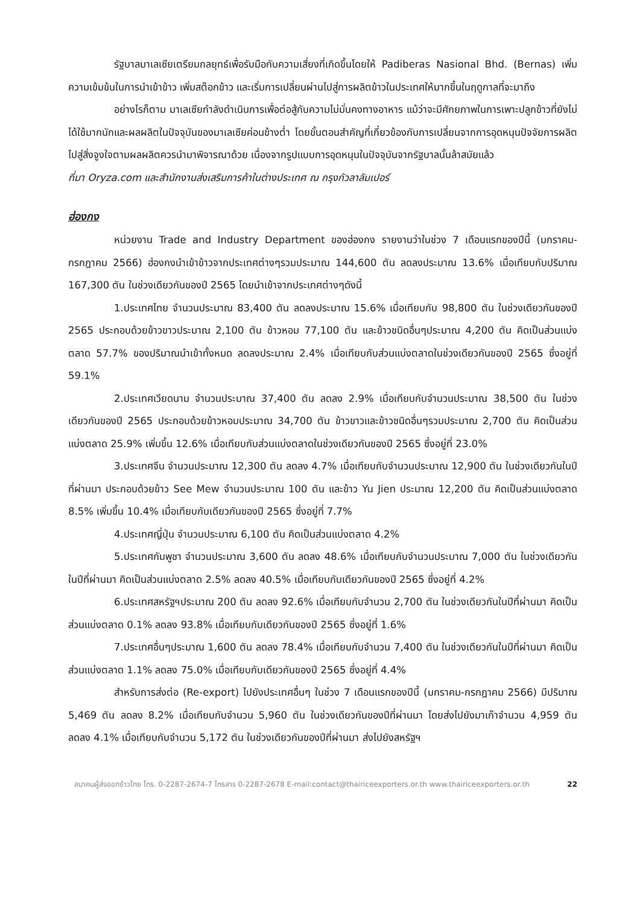รัฐบาลมาเลเซียเตรียมกลยุทธ์เพื่อรับมือกับความเสี่ยงที่เกิดขึ้นโดยให้ Padiberas Nasional Bhd. (Bernas) เพิ่มความเข้มข้นในการนำเข้าข้าว เพิ่มสต๊อกข้าว และเริ่มการเปลี่ยนผ่านไปสู่การผลิตข้าวในประเทศให้มากขึ้นในฤดูกาลที่จะมาถึง
อย่างไรก็ตาม มาเลเซียกำลังดำเนินการเพื่อต่อสู้กับความไม่มั่นคงทางอาหาร แม้ว่าจะมีศักยภาพในการเพาะปลูกข้าวที่ยังไม่ได้ใช้มากนักและผลผลิตในปัจจุบันของมาเลเซียค่อนข้างต่ำ โดยขั้นตอนสำคัญที่เกี่ยวข้องกับการเปลี่ยนจากการอุดหนุนปัจจัยการผลิตไปสู่สิ่งจูงใจตามผลผลิตควรนำมาพิจารณาด้วย เนื่องจากรูปแบบการอุดหนุนในปัจจุบันจากรัฐบาลนั้นล้าสมัยแล้ว
ที่มา Oryza.com และสำนักงานส่งเสริมการค้าในต่างประเทศ ณ กรุงกัวลาลัมเปอร์
ฮ่องกง
หน่วยงาน Trade and Industry Department ของฮ่องกง รายงานว่าในช่วง 7 เดือนแรกของปีนี้ (มกราคม-กรกฎาคม 2566) ฮ่องกงนำเข้าข้าวจากประเทศต่างๆรวมประมาณ 144,600 ตัน ลดลงประมาณ 13.6% เมื่อเทียบกับปริมาณ 167,300 ตัน ในช่วงเดียวกันของปี 2565 โดยนำเข้าจากประเทศต่างๆดังนี้
1.ประเทศไทย จำนวนประมาณ 83,400 ตัน ลดลงประมาณ 15.6% เมื่อเทียบกับ 98,800 ตัน ในช่วงเดียวกันของปี 2565 ประกอบด้วยข้าวขาวประมาณ 2,100 ตัน ข้าวหอม 77,100 ตัน และข้าวชนิดอื่นๆประมาณ 4,200 ตัน คิดเป็นส่วนแบ่งตลาด 57.7% ของปริมาณนำเข้าทั้งหมด ลดลงประมาณ 2.4% เมื่อเทียบกับส่วนแบ่งตลาดในช่วงเดียวกันของปี 2565 ซึ่งอยู่ที่ 59.1%
2.ประเทศเวียดนาม จำนวนประมาณ 37,400 ตัน ลดลง 2.9% เมื่อเทียบกับจำนวนประมาณ 38,500 ตัน ในช่วงเดียวกันของปี 2565 ประกอบด้วยข้าวหอมประมาณ 34,700 ตัน ข้าวขาวและข้าวชนิดอื่นๆรวมประมาณ 2,700 ตัน คิดเป็นส่วนแบ่งตลาด 25.9% เพิ่มขึ้น 12.6% เมื่อเทียบกับส่วนแบ่งตลาดในช่วงเดียวกันของปี 2565 ซึ่งอยู่ที่ 23.0%
3.ประเทศจีน จำนวนประมาณ 12,300 ตัน ลดลง 4.7% เมื่อเทียบกับจำนวนประมาณ 12,900 ตัน ในช่วงเดียวกันในปีที่ผ่านมา ประกอบด้วยข้าว See Mew จำนวนประมาณ 100 ตัน และข้าว Yu Jien ประมาณ 12,200 ตัน คิดเป็นส่วนแบ่งตลาด 8.5% เพิ่มขึ้น 10.4% เมื่อเทียบกับเดียวกันของปี 2565 ซึ่งอยู่ที่ 7.7%
4.ประเทศญี่ปุ่น จำนวนประมาณ 6,100 ตัน คิดเป็นส่วนแบ่งตลาด 4.2%
5.ประเทศกัมพูชา จำนวนประมาณ 3,600 ตัน ลดลง 48.6% เมื่อเทียบกับจำนวนประมาณ 7,000 ตัน ในช่วงเดียวกันในปีที่ผ่านมา คิดเป็นส่วนแบ่งตลาด 2.5% ลดลง 40.5% เมื่อเทียบกับเดียวกันของปี 2565 ซึ่งอยู่ที่ 4.2%
6.ประเทศสหรัฐฯประมาณ 200 ตัน ลดลง 92.6% เมื่อเทียบกับจำนวน 2,700 ตัน ในช่วงเดียวกันในปีที่ผ่านมา คิดเป็นส่วนแบ่งตลาด 0.1% ลดลง 93.8% เมื่อเทียบกับเดียวกันของปี 2565 ซึ่งอยู่ที่ 1.6%
7.ประเทศอื่นๆประมาณ 1,600 ตัน ลดลง 78.4% เมื่อเทียบกับจำนวน 7,400 ตัน ในช่วงเดียวกันในปีที่ผ่านมา คิดเป็นส่วนแบ่งตลาด 1.1% ลดลง 75.0% เมื่อเทียบกับเดียวกันของปี 2565 ซึ่งอยู่ที่ 4.4%
สำหรับการส่งต่อ (Re-export) ไปยังประเทศอื่นๆ ในช่วง 7 เดือนแรกของปีนี้ (มกราคม-กรกฎาคม 2566) มีปริมาณ 5,469 ตัน ลดลง 8.2% เมื่อเทียบกับจำนวน 5,960 ตัน ในช่วงเดียวกันของปีที่ผ่านมา โดยส่งไปยังมาเก๊าจำนวน 4,959 ตัน ลดลง 4.1% เมื่อเทียบกับจำนวน 5,172 ตัน ในช่วงเดียวกันของปีที่ผ่านมา ส่งไปยังสหรัฐฯ
สมาคมผู้ส่งออกข้าวไทย โทร. 0-2287-2674-7 โทรสาร 0-2287-2678 E-mail:contact@thairiceexporters.or.th www.thairiceexporters.or.th 22